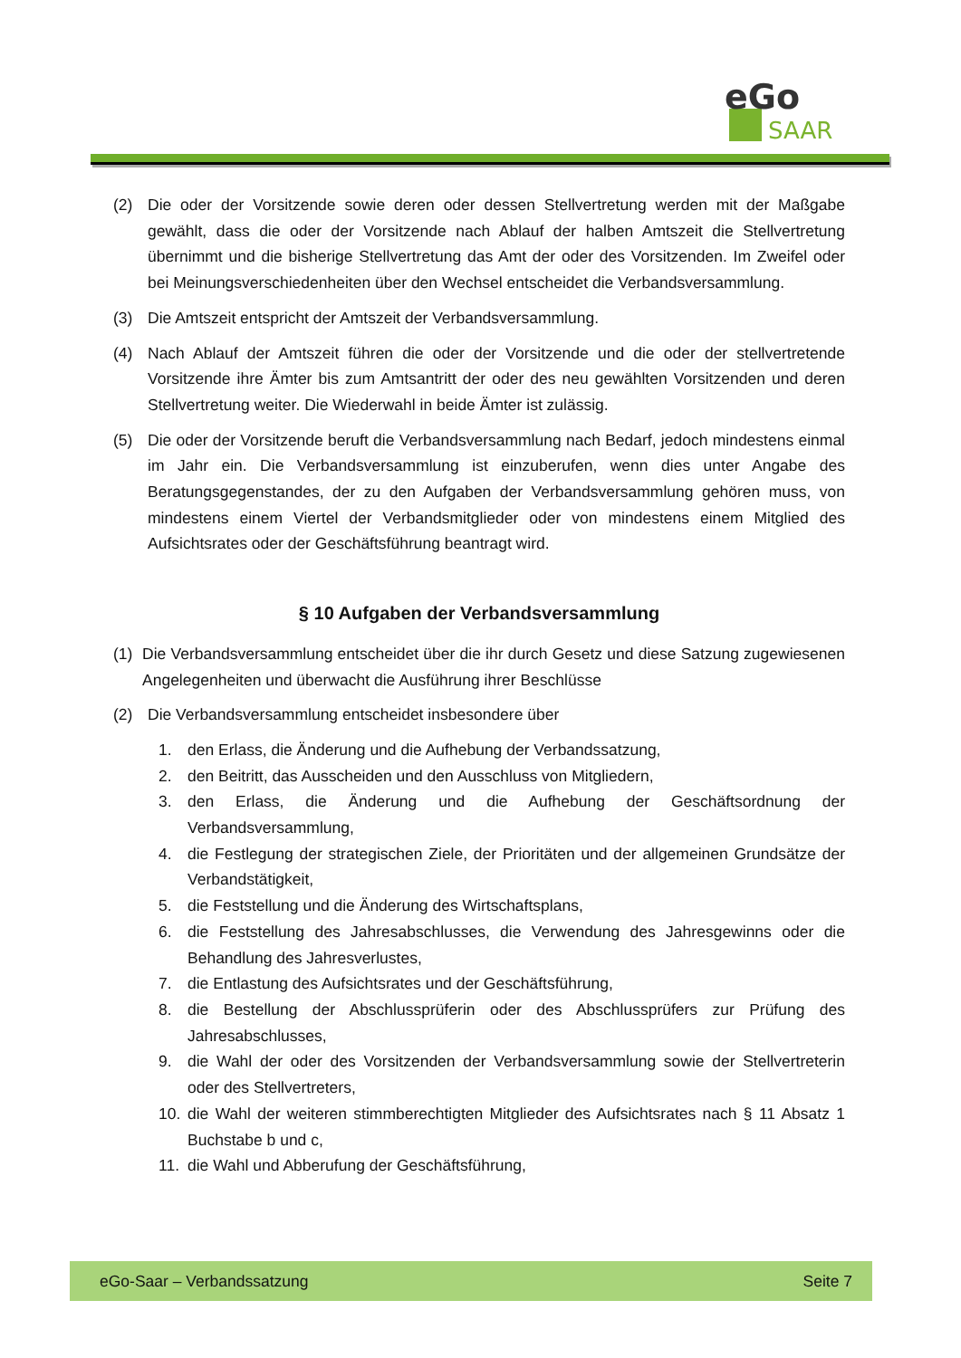eGo
SAAR
(2) Die oder der Vorsitzende sowie deren oder dessen Stellvertretung werden mit der Maßgabe gewählt, dass die oder der Vorsitzende nach Ablauf der halben Amtszeit die Stellvertretung übernimmt und die bisherige Stellvertretung das Amt der oder des Vorsitzenden. Im Zweifel oder bei Meinungsverschiedenheiten über den Wechsel entscheidet die Verbandsversammlung.
(3) Die Amtszeit entspricht der Amtszeit der Verbandsversammlung.
(4) Nach Ablauf der Amtszeit führen die oder der Vorsitzende und die oder der stellvertretende Vorsitzende ihre Ämter bis zum Amtsantritt der oder des neu gewählten Vorsitzenden und deren Stellvertretung weiter. Die Wiederwahl in beide Ämter ist zulässig.
(5) Die oder der Vorsitzende beruft die Verbandsversammlung nach Bedarf, jedoch mindestens einmal im Jahr ein. Die Verbandsversammlung ist einzuberufen, wenn dies unter Angabe des Beratungsgegenstandes, der zu den Aufgaben der Verbandsversammlung gehören muss, von mindestens einem Viertel der Verbandsmitglieder oder von mindestens einem Mitglied des Aufsichtsrates oder der Geschäftsführung beantragt wird.
§ 10 Aufgaben der Verbandsversammlung
(1) Die Verbandsversammlung entscheidet über die ihr durch Gesetz und diese Satzung zugewiesenen Angelegenheiten und überwacht die Ausführung ihrer Beschlüsse
(2) Die Verbandsversammlung entscheidet insbesondere über
1. den Erlass, die Änderung und die Aufhebung der Verbandssatzung,
2. den Beitritt, das Ausscheiden und den Ausschluss von Mitgliedern,
3. den Erlass, die Änderung und die Aufhebung der Geschäftsordnung der Verbandsversammlung,
4. die Festlegung der strategischen Ziele, der Prioritäten und der allgemeinen Grundsätze der Verbandstätigkeit,
5. die Feststellung und die Änderung des Wirtschaftsplans,
6. die Feststellung des Jahresabschlusses, die Verwendung des Jahresgewinns oder die Behandlung des Jahresverlustes,
7. die Entlastung des Aufsichtsrates und der Geschäftsführung,
8. die Bestellung der Abschlussprüferin oder des Abschlussprüfers zur Prüfung des Jahresabschlusses,
9. die Wahl der oder des Vorsitzenden der Verbandsversammlung sowie der Stellvertreterin oder des Stellvertreters,
10. die Wahl der weiteren stimmberechtigten Mitglieder des Aufsichtsrates nach § 11 Absatz 1 Buchstabe b und c,
11. die Wahl und Abberufung der Geschäftsführung,
eGo-Saar – Verbandssatzung Seite 7